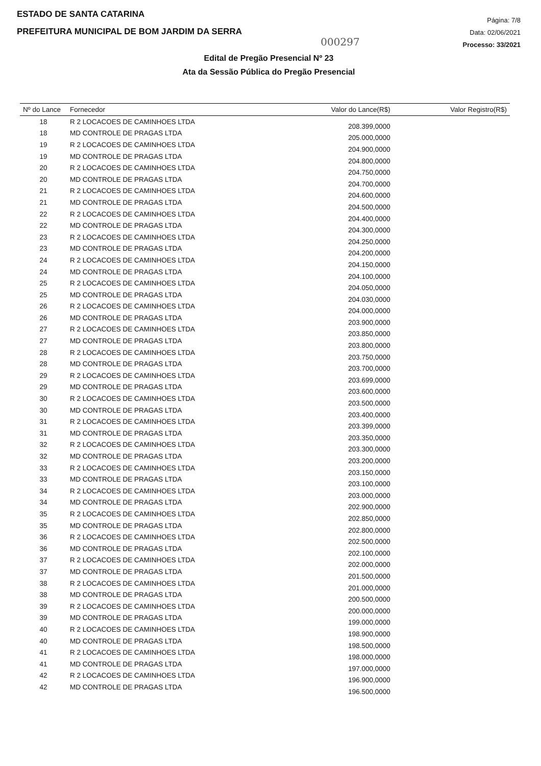ESTADO DE SANTA CATARINA
PREFEITURA MUNICIPAL DE BOM JARDIM DA SERRA
Página: 7/8
Data: 02/06/2021
Processo: 33/2021
000297
Edital de Pregão Presencial Nº 23
Ata da Sessão Pública do Pregão Presencial
| Nº do Lance | Fornecedor | Valor do Lance(R$) | Valor Registro(R$) |
| --- | --- | --- | --- |
| 18 | R 2 LOCACOES DE CAMINHOES LTDA | 208.399,0000 | |
| 18 | MD CONTROLE DE PRAGAS LTDA | 205.000,0000 | |
| 19 | R 2 LOCACOES DE CAMINHOES LTDA | 204.900,0000 | |
| 19 | MD CONTROLE DE PRAGAS LTDA | 204.800,0000 | |
| 20 | R 2 LOCACOES DE CAMINHOES LTDA | 204.750,0000 | |
| 20 | MD CONTROLE DE PRAGAS LTDA | 204.700,0000 | |
| 21 | R 2 LOCACOES DE CAMINHOES LTDA | 204.600,0000 | |
| 21 | MD CONTROLE DE PRAGAS LTDA | 204.500,0000 | |
| 22 | R 2 LOCACOES DE CAMINHOES LTDA | 204.400,0000 | |
| 22 | MD CONTROLE DE PRAGAS LTDA | 204.300,0000 | |
| 23 | R 2 LOCACOES DE CAMINHOES LTDA | 204.250,0000 | |
| 23 | MD CONTROLE DE PRAGAS LTDA | 204.200,0000 | |
| 24 | R 2 LOCACOES DE CAMINHOES LTDA | 204.150,0000 | |
| 24 | MD CONTROLE DE PRAGAS LTDA | 204.100,0000 | |
| 25 | R 2 LOCACOES DE CAMINHOES LTDA | 204.050,0000 | |
| 25 | MD CONTROLE DE PRAGAS LTDA | 204.030,0000 | |
| 26 | R 2 LOCACOES DE CAMINHOES LTDA | 204.000,0000 | |
| 26 | MD CONTROLE DE PRAGAS LTDA | 203.900,0000 | |
| 27 | R 2 LOCACOES DE CAMINHOES LTDA | 203.850,0000 | |
| 27 | MD CONTROLE DE PRAGAS LTDA | 203.800,0000 | |
| 28 | R 2 LOCACOES DE CAMINHOES LTDA | 203.750,0000 | |
| 28 | MD CONTROLE DE PRAGAS LTDA | 203.700,0000 | |
| 29 | R 2 LOCACOES DE CAMINHOES LTDA | 203.699,0000 | |
| 29 | MD CONTROLE DE PRAGAS LTDA | 203.600,0000 | |
| 30 | R 2 LOCACOES DE CAMINHOES LTDA | 203.500,0000 | |
| 30 | MD CONTROLE DE PRAGAS LTDA | 203.400,0000 | |
| 31 | R 2 LOCACOES DE CAMINHOES LTDA | 203.399,0000 | |
| 31 | MD CONTROLE DE PRAGAS LTDA | 203.350,0000 | |
| 32 | R 2 LOCACOES DE CAMINHOES LTDA | 203.300,0000 | |
| 32 | MD CONTROLE DE PRAGAS LTDA | 203.200,0000 | |
| 33 | R 2 LOCACOES DE CAMINHOES LTDA | 203.150,0000 | |
| 33 | MD CONTROLE DE PRAGAS LTDA | 203.100,0000 | |
| 34 | R 2 LOCACOES DE CAMINHOES LTDA | 203.000,0000 | |
| 34 | MD CONTROLE DE PRAGAS LTDA | 202.900,0000 | |
| 35 | R 2 LOCACOES DE CAMINHOES LTDA | 202.850,0000 | |
| 35 | MD CONTROLE DE PRAGAS LTDA | 202.800,0000 | |
| 36 | R 2 LOCACOES DE CAMINHOES LTDA | 202.500,0000 | |
| 36 | MD CONTROLE DE PRAGAS LTDA | 202.100,0000 | |
| 37 | R 2 LOCACOES DE CAMINHOES LTDA | 202.000,0000 | |
| 37 | MD CONTROLE DE PRAGAS LTDA | 201.500,0000 | |
| 38 | R 2 LOCACOES DE CAMINHOES LTDA | 201.000,0000 | |
| 38 | MD CONTROLE DE PRAGAS LTDA | 200.500,0000 | |
| 39 | R 2 LOCACOES DE CAMINHOES LTDA | 200.000,0000 | |
| 39 | MD CONTROLE DE PRAGAS LTDA | 199.000,0000 | |
| 40 | R 2 LOCACOES DE CAMINHOES LTDA | 198.900,0000 | |
| 40 | MD CONTROLE DE PRAGAS LTDA | 198.500,0000 | |
| 41 | R 2 LOCACOES DE CAMINHOES LTDA | 198.000,0000 | |
| 41 | MD CONTROLE DE PRAGAS LTDA | 197.000,0000 | |
| 42 | R 2 LOCACOES DE CAMINHOES LTDA | 196.900,0000 | |
| 42 | MD CONTROLE DE PRAGAS LTDA | 196.500,0000 | |